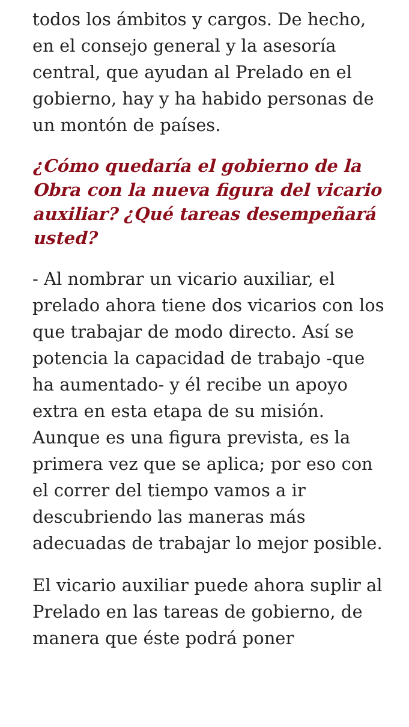todos los ámbitos y cargos. De hecho, en el consejo general y la asesoría central, que ayudan al Prelado en el gobierno, hay y ha habido personas de un montón de países.
¿Cómo quedaría el gobierno de la Obra con la nueva figura del vicario auxiliar? ¿Qué tareas desempeñará usted?
- Al nombrar un vicario auxiliar, el prelado ahora tiene dos vicarios con los que trabajar de modo directo. Así se potencia la capacidad de trabajo -que ha aumentado- y él recibe un apoyo extra en esta etapa de su misión. Aunque es una figura prevista, es la primera vez que se aplica; por eso con el correr del tiempo vamos a ir descubriendo las maneras más adecuadas de trabajar lo mejor posible.
El vicario auxiliar puede ahora suplir al Prelado en las tareas de gobierno, de manera que éste podrá poner